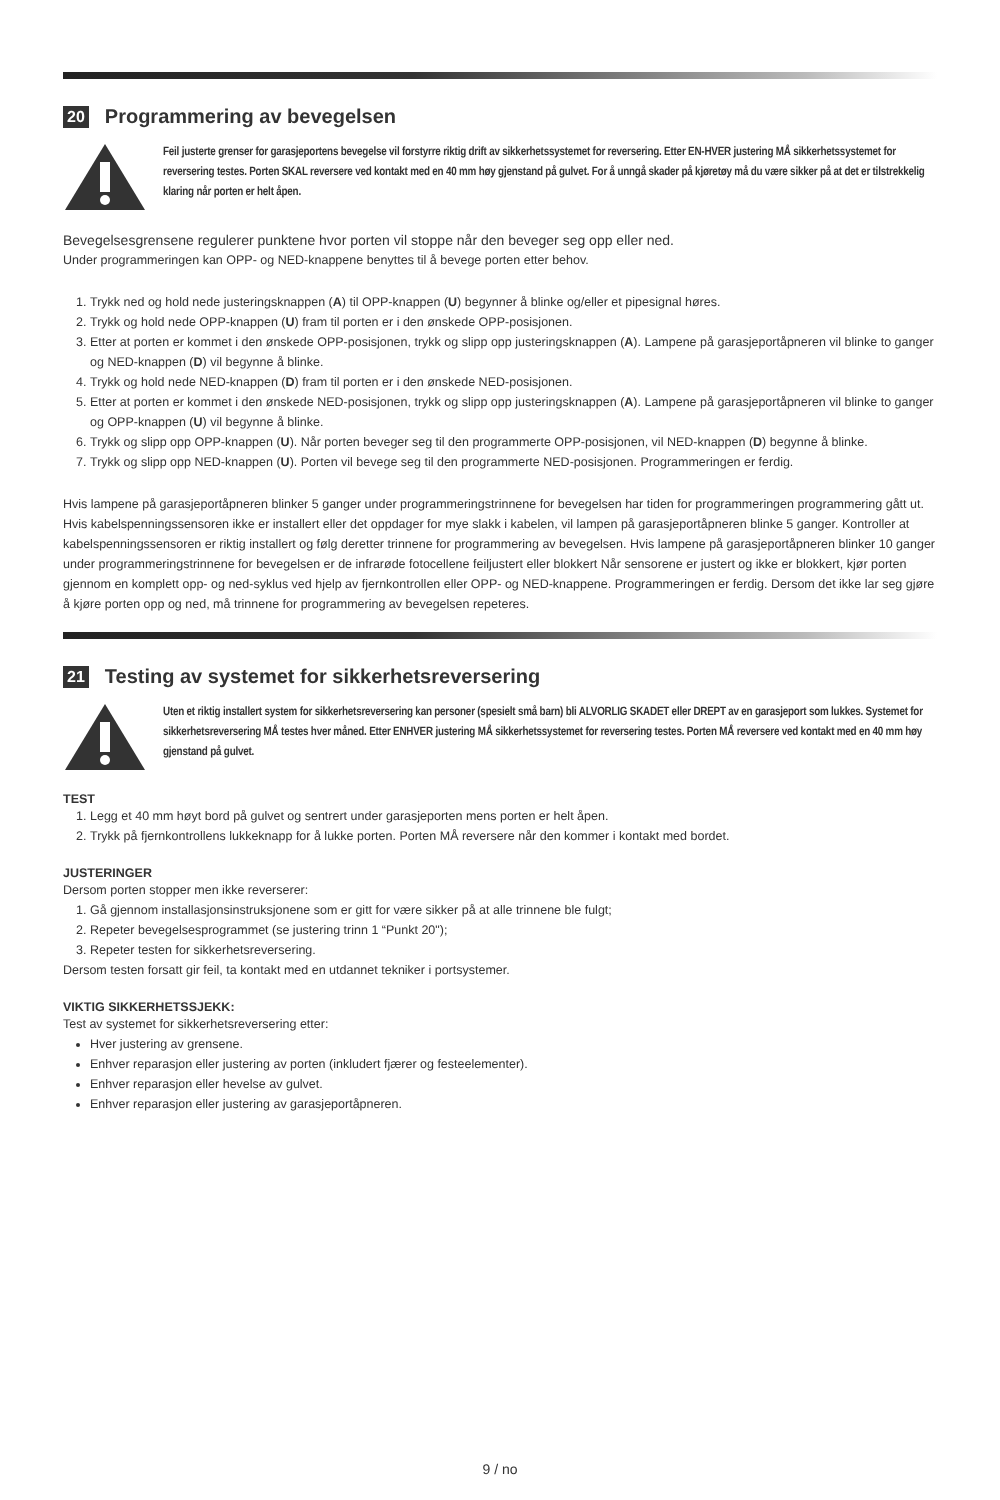20 Programmering av bevegelsen
Feil justerte grenser for garasjeportens bevegelse vil forstyrre riktig drift av sikkerhetssystemet for reversering. Etter EN-HVER justering MÅ sikkerhetssystemet for reversering testes. Porten SKAL reversere ved kontakt med en 40 mm høy gjenstand på gulvet. For å unngå skader på kjøretøy må du være sikker på at det er tilstrekkelig klaring når porten er helt åpen.
Bevegelsesgrensene regulerer punktene hvor porten vil stoppe når den beveger seg opp eller ned.
Under programmeringen kan OPP- og NED-knappene benyttes til å bevege porten etter behov.
1. Trykk ned og hold nede justeringsknappen (A) til OPP-knappen (U) begynner å blinke og/eller et pipesignal høres.
2. Trykk og hold nede OPP-knappen (U) fram til porten er i den ønskede OPP-posisjonen.
3. Etter at porten er kommet i den ønskede OPP-posisjonen, trykk og slipp opp justeringsknappen (A). Lampene på garasjeportåpneren vil blinke to ganger og NED-knappen (D) vil begynne å blinke.
4. Trykk og hold nede NED-knappen (D) fram til porten er i den ønskede NED-posisjonen.
5. Etter at porten er kommet i den ønskede NED-posisjonen, trykk og slipp opp justeringsknappen (A). Lampene på garasjeportåpneren vil blinke to ganger og OPP-knappen (U) vil begynne å blinke.
6. Trykk og slipp opp OPP-knappen (U). Når porten beveger seg til den programmerte OPP-posisjonen, vil NED-knappen (D) begynne å blinke.
7. Trykk og slipp opp NED-knappen (U). Porten vil bevege seg til den programmerte NED-posisjonen. Programmeringen er ferdig.
Hvis lampene på garasjeportåpneren blinker 5 ganger under programmeringstrinnene for bevegelsen har tiden for programmeringen programmering gått ut. Hvis kabelspenningssensoren ikke er installert eller det oppdager for mye slakk i kabelen, vil lampen på garasjeportåpneren blinke 5 ganger. Kontroller at kabelspenningssensoren er riktig installert og følg deretter trinnene for programmering av bevegelsen. Hvis lampene på garasjeportåpneren blinker 10 ganger under programmeringstrinnene for bevegelsen er de infrarøde fotocellene feiljustert eller blokkert Når sensorene er justert og ikke er blokkert, kjør porten gjennom en komplett opp- og ned-syklus ved hjelp av fjernkontrollen eller OPP- og NED-knappene. Programmeringen er ferdig. Dersom det ikke lar seg gjøre å kjøre porten opp og ned, må trinnene for programmering av bevegelsen repeteres.
21 Testing av systemet for sikkerhetsreversering
Uten et riktig installert system for sikkerhetsreversering kan personer (spesielt små barn) bli ALVORLIG SKADET eller DREPT av en garasjeport som lukkes. Systemet for sikkerhetsreversering MÅ testes hver måned. Etter ENHVER justering MÅ sikkerhetssystemet for reversering testes. Porten MÅ reversere ved kontakt med en 40 mm høy gjenstand på gulvet.
TEST
1. Legg et 40 mm høyt bord på gulvet og sentrert under garasjeporten mens porten er helt åpen.
2. Trykk på fjernkontrollens lukkeknapp for å lukke porten. Porten MÅ reversere når den kommer i kontakt med bordet.
JUSTERINGER
Dersom porten stopper men ikke reverserer:
1. Gå gjennom installasjonsinstruksjonene som er gitt for være sikker på at alle trinnene ble fulgt;
2. Repeter bevegelsesprogrammet (se justering trinn 1 “Punkt 20");
3. Repeter testen for sikkerhetsreversering.
Dersom testen forsatt gir feil, ta kontakt med en utdannet tekniker i portsystemer.
VIKTIG SIKKERHETSSJEKK:
Test av systemet for sikkerhetsreversering etter:
Hver justering av grensene.
Enhver reparasjon eller justering av porten (inkludert fjærer og festeelementer).
Enhver reparasjon eller hevelse av gulvet.
Enhver reparasjon eller justering av garasjeportåpneren.
9 / no